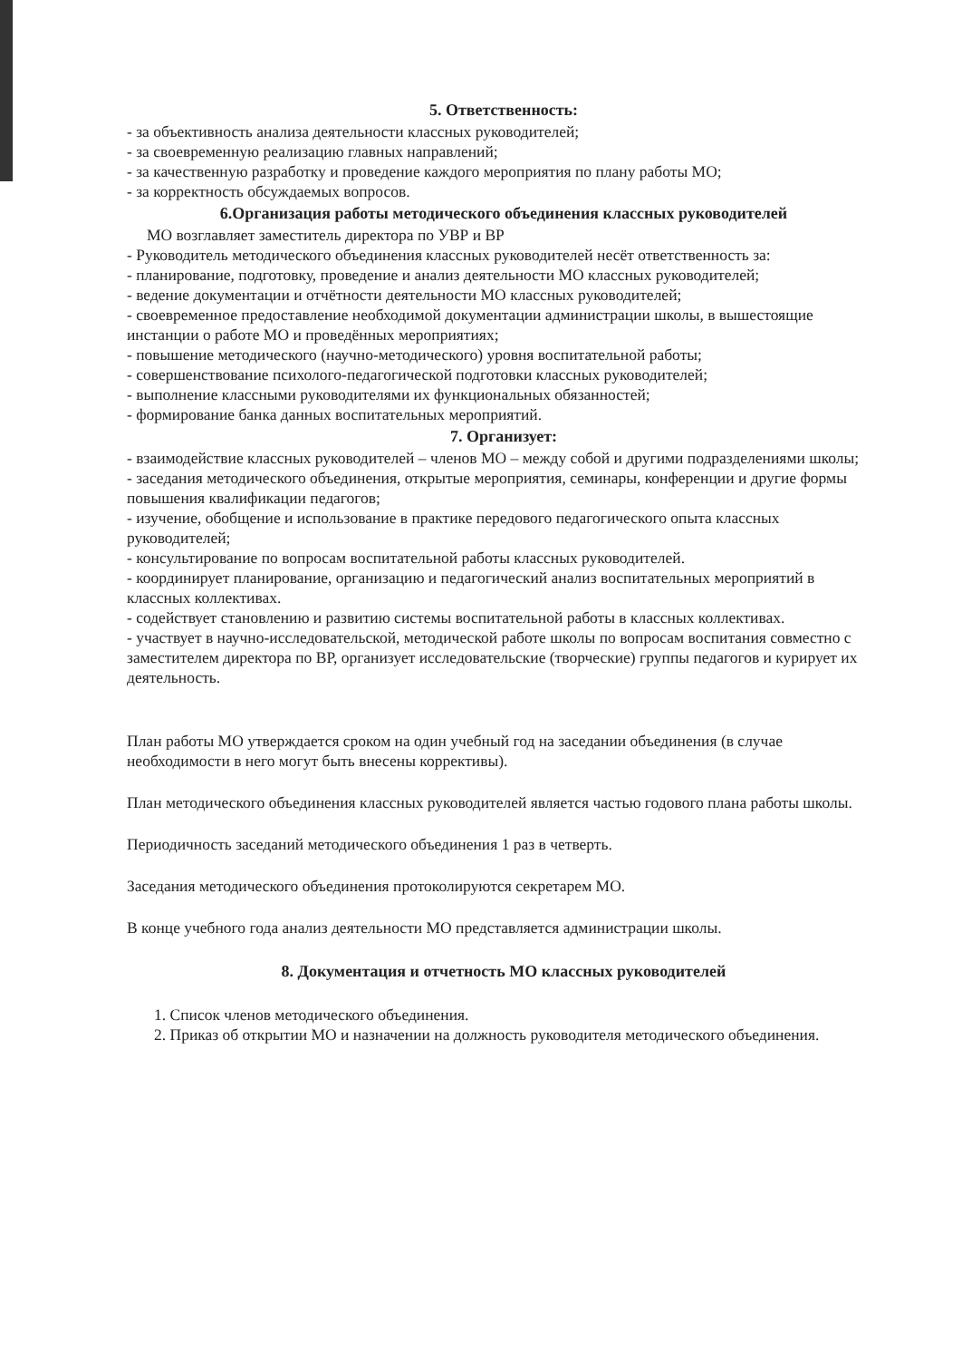5. Ответственность:
- за объективность анализа деятельности классных руководителей;
- за своевременную реализацию главных направлений;
- за качественную разработку и проведение каждого мероприятия по плану работы МО;
- за корректность обсуждаемых вопросов.
6.Организация работы методического объединения классных руководителей
МО возглавляет заместитель директора по УВР и ВР
- Руководитель методического объединения классных руководителей несёт ответственность за:
- планирование, подготовку, проведение и анализ деятельности МО классных руководителей;
- ведение документации и отчётности деятельности МО классных руководителей;
- своевременное предоставление необходимой документации администрации школы, в вышестоящие инстанции о работе МО и проведённых мероприятиях;
- повышение методического (научно-методического) уровня воспитательной работы;
- совершенствование психолого-педагогической подготовки классных руководителей;
- выполнение классными руководителями их функциональных обязанностей;
- формирование банка данных воспитательных мероприятий.
7. Организует:
- взаимодействие классных руководителей – членов МО – между собой и другими подразделениями школы;
- заседания методического объединения, открытые мероприятия, семинары, конференции и другие формы повышения квалификации педагогов;
- изучение, обобщение и использование в практике передового педагогического опыта классных руководителей;
- консультирование по вопросам воспитательной работы классных руководителей.
- координирует планирование, организацию и педагогический анализ воспитательных мероприятий в классных коллективах.
- содействует становлению и развитию системы воспитательной работы в классных коллективах.
- участвует в научно-исследовательской, методической работе школы по вопросам воспитания совместно с заместителем директора по ВР, организует исследовательские (творческие) группы педагогов и курирует их деятельность.
План работы МО утверждается сроком на один учебный год на заседании объединения (в случае необходимости в него могут быть внесены коррективы).
План методического объединения классных руководителей является частью годового плана работы школы.
Периодичность заседаний методического объединения 1 раз в четверть.
Заседания методического объединения протоколируются секретарем МО.
В конце учебного года анализ деятельности МО представляется администрации школы.
8. Документация и отчетность МО классных руководителей
1. Список членов методического объединения.
2. Приказ об открытии МО и назначении на должность руководителя методического объединения.